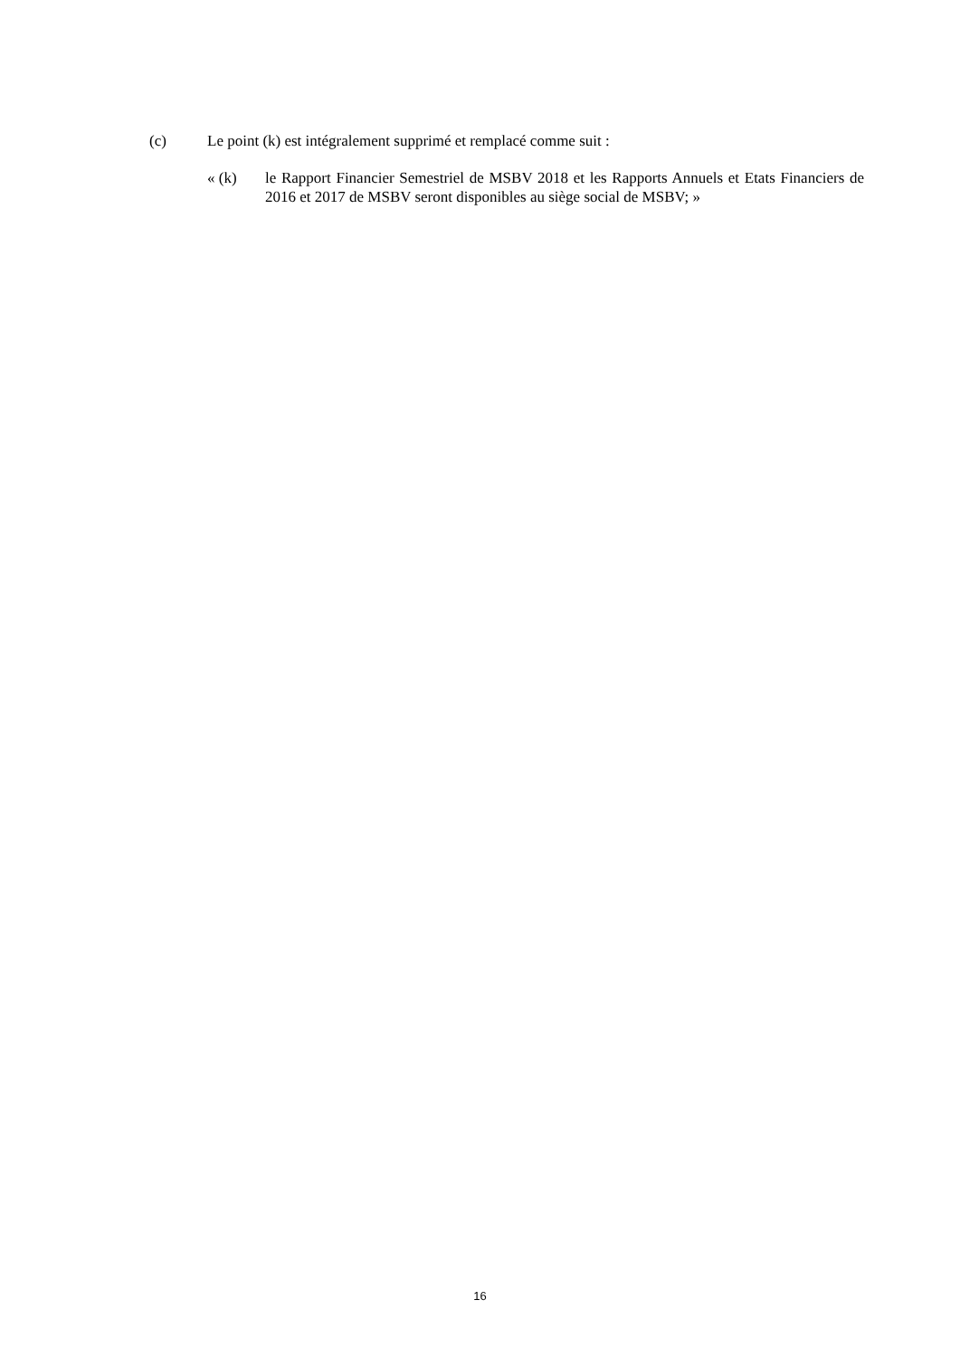(c) Le point (k) est intégralement supprimé et remplacé comme suit :
« (k) le Rapport Financier Semestriel de MSBV 2018 et les Rapports Annuels et Etats Financiers de 2016 et 2017 de MSBV seront disponibles au siège social de MSBV; »
16